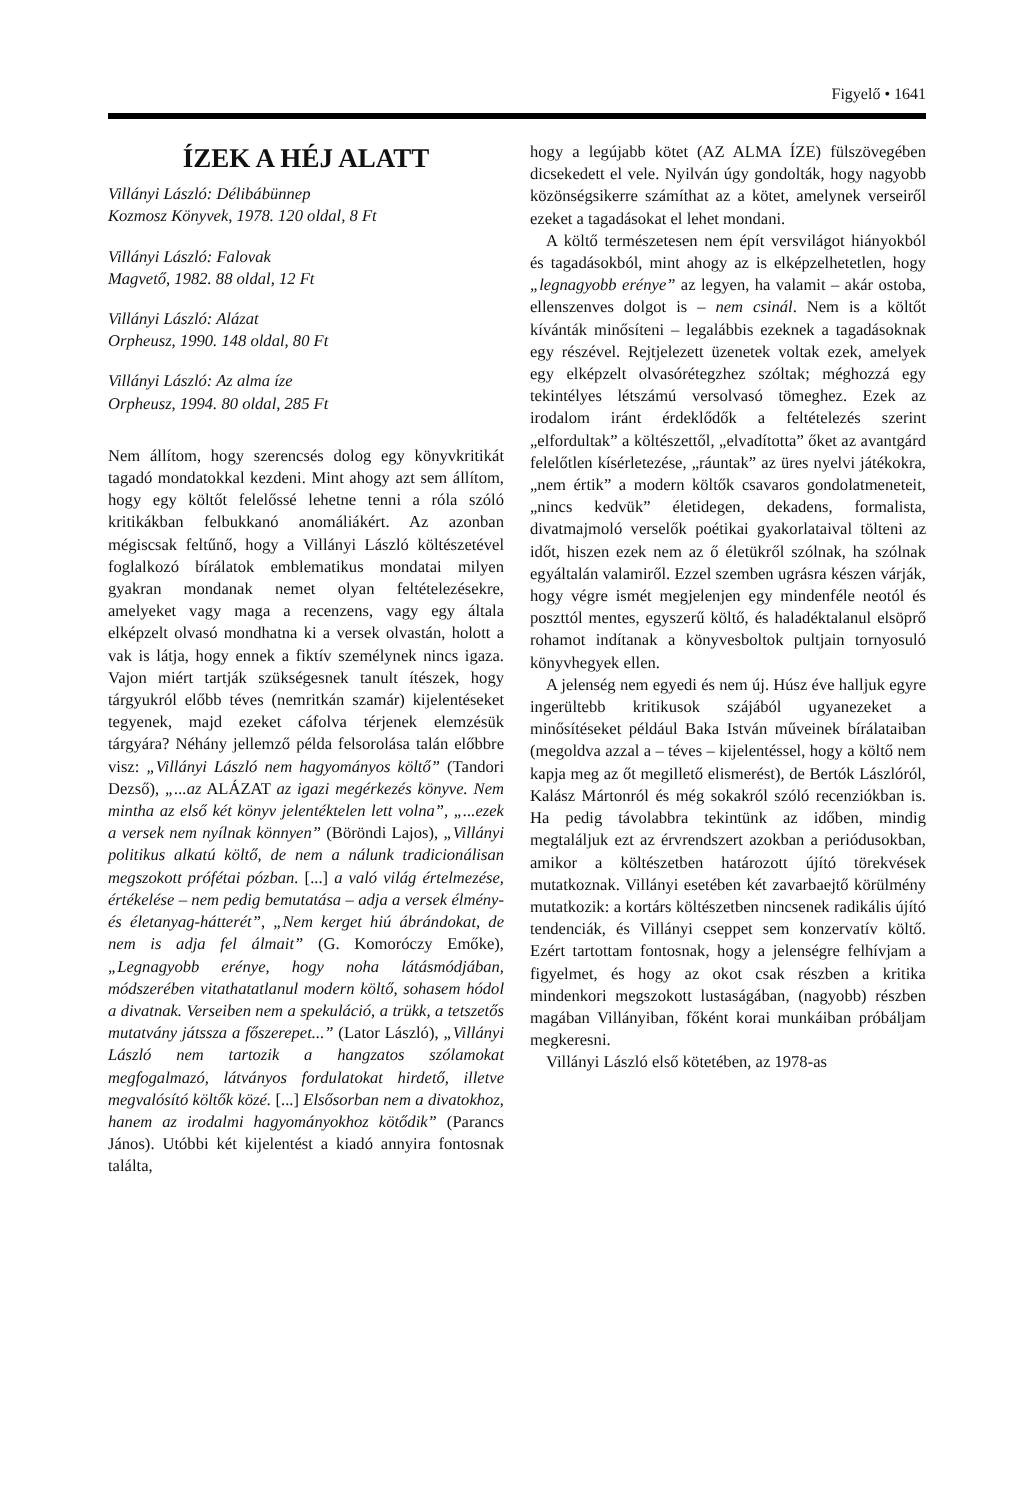Figyelő • 1641
ÍZEK A HÉJ ALATT
Villányi László: Délibábünnep
Kozmosz Könyvek, 1978. 120 oldal, 8 Ft
Villányi László: Falovak
Magvető, 1982. 88 oldal, 12 Ft
Villányi László: Alázat
Orpheusz, 1990. 148 oldal, 80 Ft
Villányi László: Az alma íze
Orpheusz, 1994. 80 oldal, 285 Ft
Nem állítom, hogy szerencsés dolog egy könyvkritikát tagadó mondatokkal kezdeni. Mint ahogy azt sem állítom, hogy egy költőt felelőssé lehetne tenni a róla szóló kritikákban felbukkanó anomáliákért. Az azonban mégiscsak feltűnő, hogy a Villányi László költészetével foglalkozó bírálatok emblematikus mondatai milyen gyakran mondanak nemet olyan feltételezésekre, amelyeket vagy maga a recenzens, vagy egy általa elképzelt olvasó mondhatna ki a versek olvastán, holott a vak is látja, hogy ennek a fiktív személynek nincs igaza. Vajon miért tartják szükségesnek tanult ítészek, hogy tárgyukról előbb téves (nemritkán szamár) kijelentéseket tegyenek, majd ezeket cáfolva térjenek elemzésük tárgyára? Néhány jellemző példa felsorolása talán előbbre visz: „Villányi László nem hagyományos költő” (Tandori Dezső), „...az ALÁZAT az igazi megérkezés könyve. Nem mintha az első két könyv jelentéktelen lett volna”, „...ezek a versek nem nyílnak könnyen” (Böröndi Lajos), „Villányi politikus alkatú költő, de nem a nálunk tradicionálisan megszokott prófétai pózban. [...] a való világ értelmezése, értékelése – nem pedig bemutatása – adja a versek élmény- és életanyag-hátterét”, „Nem kerget hiú ábrándokat, de nem is adja fel álmait” (G. Komoróczy Emőke), „Legnagyobb erénye, hogy noha látásmódjában, módszerében vitathatatlanul modern költő, sohasem hódol a divatnak. Verseiben nem a spekuláció, a trükk, a tetszetős mutatvány játssza a főszerepet...” (Lator László), „Villányi László nem tartozik a hangzatos szólamokat megfogalmazó, látványos fordulatokat hirdető, illetve megvalósító költők közé. [...] Elsősorban nem a divatokhoz, hanem az irodalmi hagyományokhoz kötődik” (Parancs János). Utóbbi két kijelentést a kiadó annyira fontosnak találta,
hogy a legújabb kötet (AZ ALMA ÍZE) fülszövegében dicsekedett el vele. Nyilván úgy gondolták, hogy nagyobb közönségsikerre számíthat az a kötet, amelynek verseiről ezeket a tagadásokat el lehet mondani.
A költő természetesen nem épít versvilágot hiányokból és tagadásokból, mint ahogy az is elképzelhetetlen, hogy „legnagyobb erénye” az legyen, ha valamit – akár ostoba, ellenszenves dolgot is – nem csinál. Nem is a költőt kívánták minősíteni – legalábbis ezeknek a tagadásoknak egy részével. Rejtjelezett üzenetek voltak ezek, amelyek egy elképzelt olvasórétegzhez szóltak; méghozzá egy tekintélyes létszámú versolvasó tömeghez. Ezek az irodalom iránt érdeklődők a feltételezés szerint „elfordultak” a költészettől, „elvadította” őket az avantgárd felelőtlen kísérletezése, „ráuntak” az üres nyelvi játékokra, „nem értik” a modern költők csavaros gondolatmeneteit, „nincs kedvük” életidegen, dekadens, formalista, divatmajmoló verselők poétikai gyakorlataival tölteni az időt, hiszen ezek nem az ő életükről szólnak, ha szólnak egyáltalán valamiről. Ezzel szemben ugrásra készen várják, hogy végre ismét megjelenjen egy mindenféle neotól és poszttól mentes, egyszerű költő, és haladéktalanul elsöprő rohamot indítanak a könyvesboltok pultjain tornyosuló könyvhegyek ellen.
A jelenség nem egyedi és nem új. Húsz éve halljuk egyre ingerültebb kritikusok szájából ugyanezeket a minősítéseket például Baka István műveinek bírálataiban (megoldva azzal a – téves – kijelentéssel, hogy a költő nem kapja meg az őt megillető elismerést), de Bertók Lászlóról, Kalász Mártonról és még sokakról szóló recenziókban is. Ha pedig távolabbra tekintünk az időben, mindig megtaláljuk ezt az érvrendszert azokban a periódusokban, amikor a költészetben határozott újító törekvések mutatkoznak. Villányi esetében két zavarbaejtő körülmény mutatkozik: a kortárs költészetben nincsenek radikális újító tendenciák, és Villányi cseppet sem konzervatív költő. Ezért tartottam fontosnak, hogy a jelenségre felhívjam a figyelmet, és hogy az okot csak részben a kritika mindenkori megszokott lustaságában, (nagyobb) részben magában Villányiban, főként korai munkáiban próbáljam megkeresni.
Villányi László első kötetében, az 1978-as